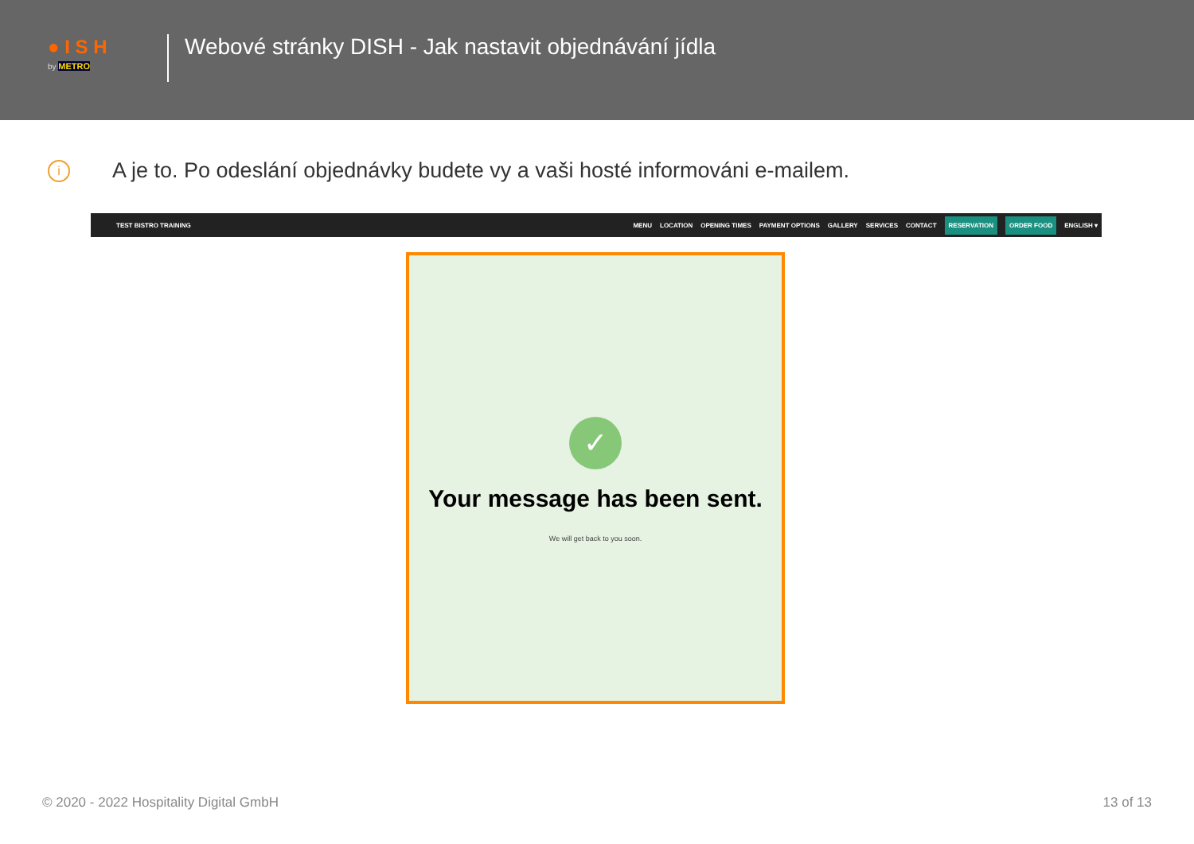● I S H
by METRO
Webové stránky DISH - Jak nastavit objednávání jídla
i
A je to. Po odeslání objednávky budete vy a vaši hosté informováni e-mailem.
TEST BISTRO TRAINING MENU LOCATION OPENING TIMES PAYMENT OPTIONS GALLERY SERVICES CONTACT RESERVATION ORDER FOOD ENGLISH ▾
✓
Your message has been sent.
We will get back to you soon.
© 2020 - 2022 Hospitality Digital GmbH 13 of 13